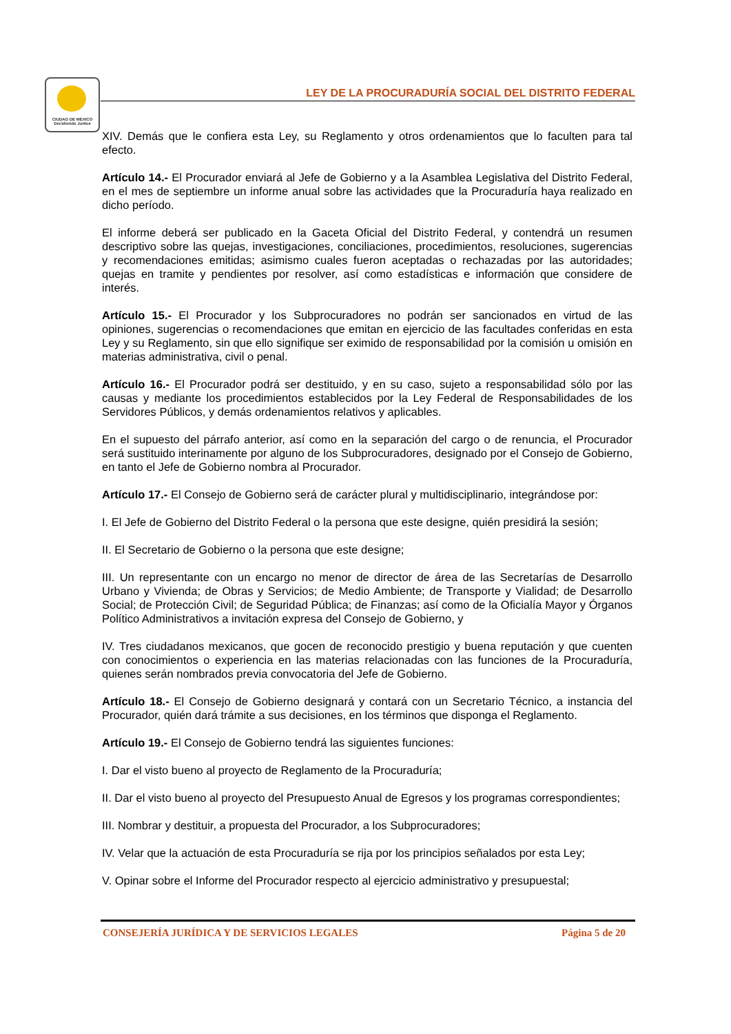CIUDAD DE MÉXICO
Decidiendo Juntos
LEY DE LA PROCURADURÍA SOCIAL DEL DISTRITO FEDERAL
XIV. Demás que le confiera esta Ley, su Reglamento y otros ordenamientos que lo faculten para tal efecto.
Artículo 14.- El Procurador enviará al Jefe de Gobierno y a la Asamblea Legislativa del Distrito Federal, en el mes de septiembre un informe anual sobre las actividades que la Procuraduría haya realizado en dicho período.
El informe deberá ser publicado en la Gaceta Oficial del Distrito Federal, y contendrá un resumen descriptivo sobre las quejas, investigaciones, conciliaciones, procedimientos, resoluciones, sugerencias y recomendaciones emitidas; asimismo cuales fueron aceptadas o rechazadas por las autoridades; quejas en tramite y pendientes por resolver, así como estadísticas e información que considere de interés.
Artículo 15.- El Procurador y los Subprocuradores no podrán ser sancionados en virtud de las opiniones, sugerencias o recomendaciones que emitan en ejercicio de las facultades conferidas en esta Ley y su Reglamento, sin que ello signifique ser eximido de responsabilidad por la comisión u omisión en materias administrativa, civil o penal.
Artículo 16.- El Procurador podrá ser destituido, y en su caso, sujeto a responsabilidad sólo por las causas y mediante los procedimientos establecidos por la Ley Federal de Responsabilidades de los Servidores Públicos, y demás ordenamientos relativos y aplicables.
En el supuesto del párrafo anterior, así como en la separación del cargo o de renuncia, el Procurador será sustituido interinamente por alguno de los Subprocuradores, designado por el Consejo de Gobierno, en tanto el Jefe de Gobierno nombra al Procurador.
Artículo 17.- El Consejo de Gobierno será de carácter plural y multidisciplinario, integrándose por:
I. El Jefe de Gobierno del Distrito Federal o la persona que este designe, quién presidirá la sesión;
II. El Secretario de Gobierno o la persona que este designe;
III. Un representante con un encargo no menor de director de área de las Secretarías de Desarrollo Urbano y Vivienda; de Obras y Servicios; de Medio Ambiente; de Transporte y Vialidad; de Desarrollo Social; de Protección Civil; de Seguridad Pública; de Finanzas; así como de la Oficialía Mayor y Órganos Político Administrativos a invitación expresa del Consejo de Gobierno, y
IV. Tres ciudadanos mexicanos, que gocen de reconocido prestigio y buena reputación y que cuenten con conocimientos o experiencia en las materias relacionadas con las funciones de la Procuraduría, quienes serán nombrados previa convocatoria del Jefe de Gobierno.
Artículo 18.- El Consejo de Gobierno designará y contará con un Secretario Técnico, a instancia del Procurador, quién dará trámite a sus decisiones, en los términos que disponga el Reglamento.
Artículo 19.- El Consejo de Gobierno tendrá las siguientes funciones:
I. Dar el visto bueno al proyecto de Reglamento de la Procuraduría;
II. Dar el visto bueno al proyecto del Presupuesto Anual de Egresos y los programas correspondientes;
III. Nombrar y destituir, a propuesta del Procurador, a los Subprocuradores;
IV. Velar que la actuación de esta Procuraduría se rija por los principios señalados por esta Ley;
V. Opinar sobre el Informe del Procurador respecto al ejercicio administrativo y presupuestal;
CONSEJERÍA JURÍDICA Y DE SERVICIOS LEGALES Página 5 de 20